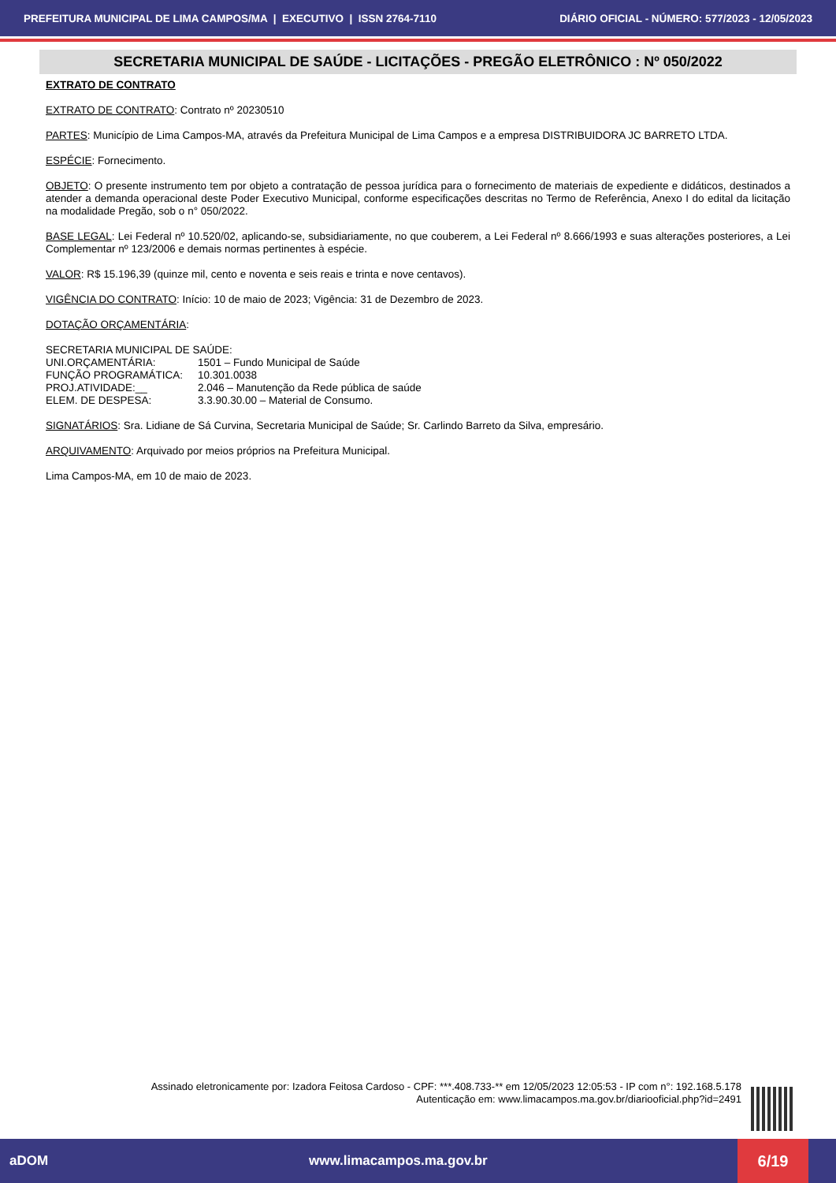PREFEITURA MUNICIPAL DE LIMA CAMPOS/MA | EXECUTIVO | ISSN 2764-7110 DIÁRIO OFICIAL - NÚMERO: 577/2023 - 12/05/2023
SECRETARIA MUNICIPAL DE SAÚDE - LICITAÇÕES - PREGÃO ELETRÔNICO : Nº 050/2022
EXTRATO DE CONTRATO
EXTRATO DE CONTRATO: Contrato nº 20230510
PARTES: Município de Lima Campos-MA, através da Prefeitura Municipal de Lima Campos e a empresa DISTRIBUIDORA JC BARRETO LTDA.
ESPÉCIE: Fornecimento.
OBJETO: O presente instrumento tem por objeto a contratação de pessoa jurídica para o fornecimento de materiais de expediente e didáticos, destinados a atender a demanda operacional deste Poder Executivo Municipal, conforme especificações descritas no Termo de Referência, Anexo I do edital da licitação na modalidade Pregão, sob o n° 050/2022.
BASE LEGAL: Lei Federal nº 10.520/02, aplicando-se, subsidiariamente, no que couberem, a Lei Federal nº 8.666/1993 e suas alterações posteriores, a Lei Complementar nº 123/2006 e demais normas pertinentes à espécie.
VALOR: R$ 15.196,39 (quinze mil, cento e noventa e seis reais e trinta e nove centavos).
VIGÊNCIA DO CONTRATO: Início: 10 de maio de 2023; Vigência: 31 de Dezembro de 2023.
DOTAÇÃO ORÇAMENTÁRIA:
SECRETARIA MUNICIPAL DE SAÚDE:
| UNI.ORÇAMENTÁRIA: | 1501 – Fundo Municipal de Saúde |
| FUNÇÃO PROGRAMÁTICA: | 10.301.0038 |
| PROJ.ATIVIDADE:__ | 2.046 – Manutenção da Rede pública de saúde |
| ELEM. DE DESPESA: | 3.3.90.30.00 – Material de Consumo. |
SIGNATÁRIOS: Sra. Lidiane de Sá Curvina, Secretaria Municipal de Saúde; Sr. Carlindo Barreto da Silva, empresário.
ARQUIVAMENTO: Arquivado por meios próprios na Prefeitura Municipal.
Lima Campos-MA, em 10 de maio de 2023.
Assinado eletronicamente por: Izadora Feitosa Cardoso - CPF: ***.408.733-** em 12/05/2023 12:05:53 - IP com n°: 192.168.5.178
Autenticação em: www.limacampos.ma.gov.br/diariooficial.php?id=2491
aDOM www.limacampos.ma.gov.br 6/19